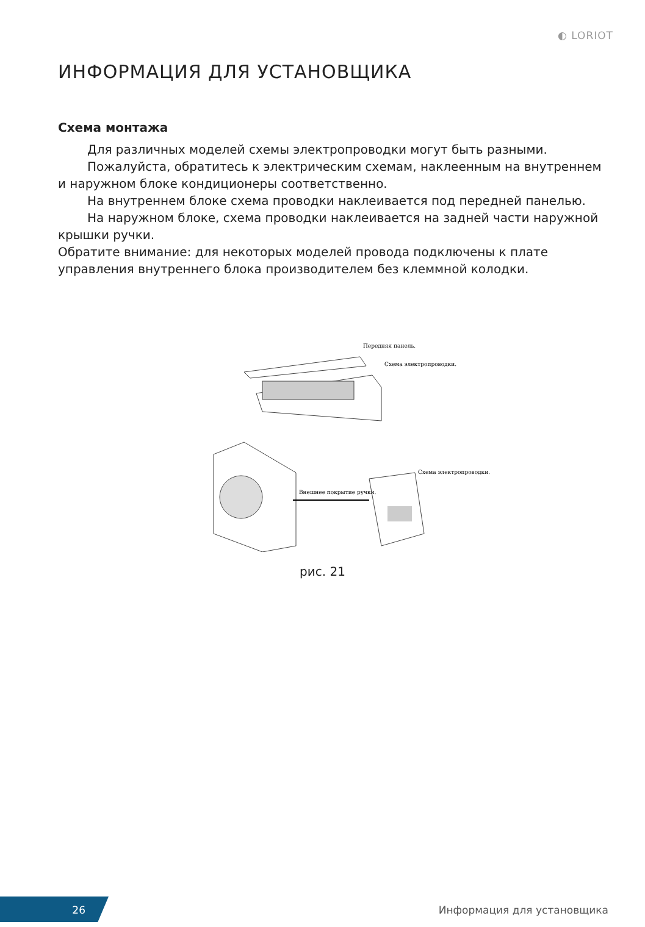◐ LORIOT
ИНФОРМАЦИЯ ДЛЯ УСТАНОВЩИКА
Схема монтажа
Для различных моделей схемы электропроводки могут быть разными.
Пожалуйста, обратитесь к электрическим схемам, наклеенным на внутреннем и наружном блоке кондиционеры соответственно.
На внутреннем блоке схема проводки наклеивается под передней панелью.
На наружном блоке, схема проводки наклеивается на задней части наружной крышки ручки.
Обратите внимание: для некоторых моделей провода подключены к плате управления внутреннего блока производителем без клеммной колодки.
Передняя панель.
Схема электропроводки.
Внешнее покрытие ручки.
Схема электропроводки.
рис. 21
26
Информация для установщика